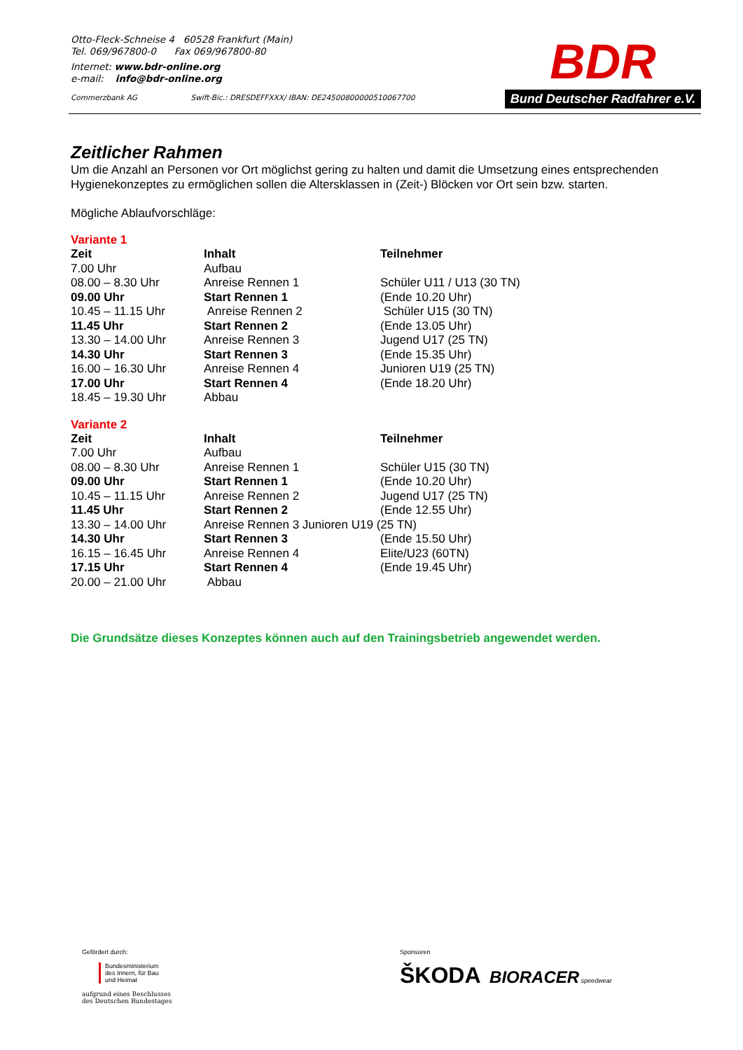Otto-Fleck-Schneise 4 60528 Frankfurt (Main)
Tel. 069/967800-0 Fax 069/967800-80
Internet: www.bdr-online.org
e-mail: info@bdr-online.org
Commerzbank AG Swift-Bic.: DRESDEFFXXX/ IBAN: DE24500800000510067700
BDR
Bund Deutscher Radfahrer e.V.
Zeitlicher Rahmen
Um die Anzahl an Personen vor Ort möglichst gering zu halten und damit die Umsetzung eines entsprechenden Hygienekonzeptes zu ermöglichen sollen die Altersklassen in (Zeit-) Blöcken vor Ort sein bzw. starten.
Mögliche Ablaufvorschläge:
Variante 1
| Zeit | Inhalt | Teilnehmer |
| --- | --- | --- |
| 7.00 Uhr | Aufbau | |
| 08.00 – 8.30 Uhr | Anreise Rennen 1 | Schüler U11 / U13 (30 TN) |
| 09.00 Uhr | Start Rennen 1 | (Ende 10.20 Uhr) |
| 10.45 – 11.15 Uhr | Anreise Rennen 2 | Schüler U15 (30 TN) |
| 11.45 Uhr | Start Rennen 2 | (Ende 13.05 Uhr) |
| 13.30 – 14.00 Uhr | Anreise Rennen 3 | Jugend U17 (25 TN) |
| 14.30 Uhr | Start Rennen 3 | (Ende 15.35 Uhr) |
| 16.00 – 16.30 Uhr | Anreise Rennen 4 | Junioren U19 (25 TN) |
| 17.00 Uhr | Start Rennen 4 | (Ende 18.20 Uhr) |
| 18.45 – 19.30 Uhr | Abbau | |
Variante 2
| Zeit | Inhalt | Teilnehmer |
| --- | --- | --- |
| 7.00 Uhr | Aufbau | |
| 08.00 – 8.30 Uhr | Anreise Rennen 1 | Schüler U15 (30 TN) |
| 09.00 Uhr | Start Rennen 1 | (Ende 10.20 Uhr) |
| 10.45 – 11.15 Uhr | Anreise Rennen 2 | Jugend U17 (25 TN) |
| 11.45 Uhr | Start Rennen 2 | (Ende 12.55 Uhr) |
| 13.30 – 14.00 Uhr | Anreise Rennen 3 Junioren U19 (25 TN) | |
| 14.30 Uhr | Start Rennen 3 | (Ende 15.50 Uhr) |
| 16.15 – 16.45 Uhr | Anreise Rennen 4 | Elite/U23 (60TN) |
| 17.15 Uhr | Start Rennen 4 | (Ende 19.45 Uhr) |
| 20.00 – 21.00 Uhr | Abbau | |
Die Grundsätze dieses Konzeptes können auch auf den Trainingsbetrieb angewendet werden.
Gefördert durch:
Bundesministerium
des Innern, für Bau
und Heimat
aufgrund eines Beschlusses
des Deutschen Bundestages
Sponsoren
ŠKODA BIORACER speedwear